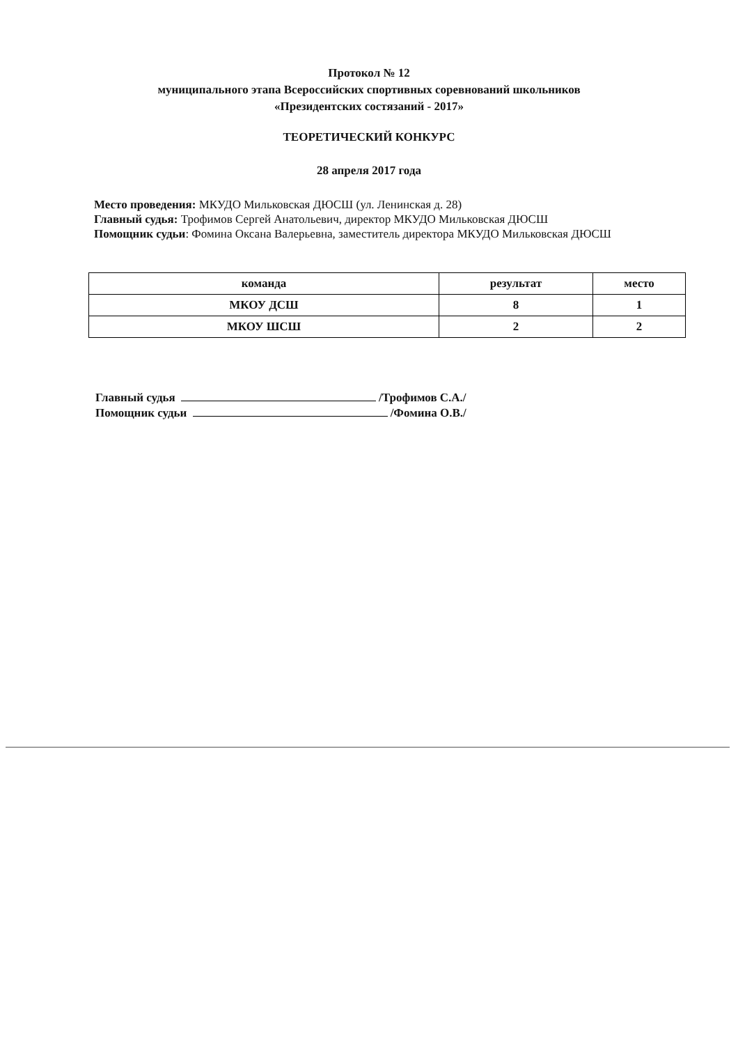Протокол № 12
муниципального этапа Всероссийских спортивных соревнований школьников
«Президентских состязаний - 2017»
ТЕОРЕТИЧЕСКИЙ КОНКУРС
28 апреля 2017 года
Место проведения: МКУДО Мильковская ДЮСШ (ул. Ленинская д. 28)
Главный судья: Трофимов Сергей Анатольевич, директор МКУДО Мильковская ДЮСШ
Помощник судьи: Фомина Оксана Валерьевна, заместитель директора МКУДО Мильковская ДЮСШ
| команда | результат | место |
| --- | --- | --- |
| МКОУ ДСШ | 8 | 1 |
| МКОУ ШСШ | 2 | 2 |
Главный судья /Трофимов С.А./
Помощник судьи /Фомина О.В./